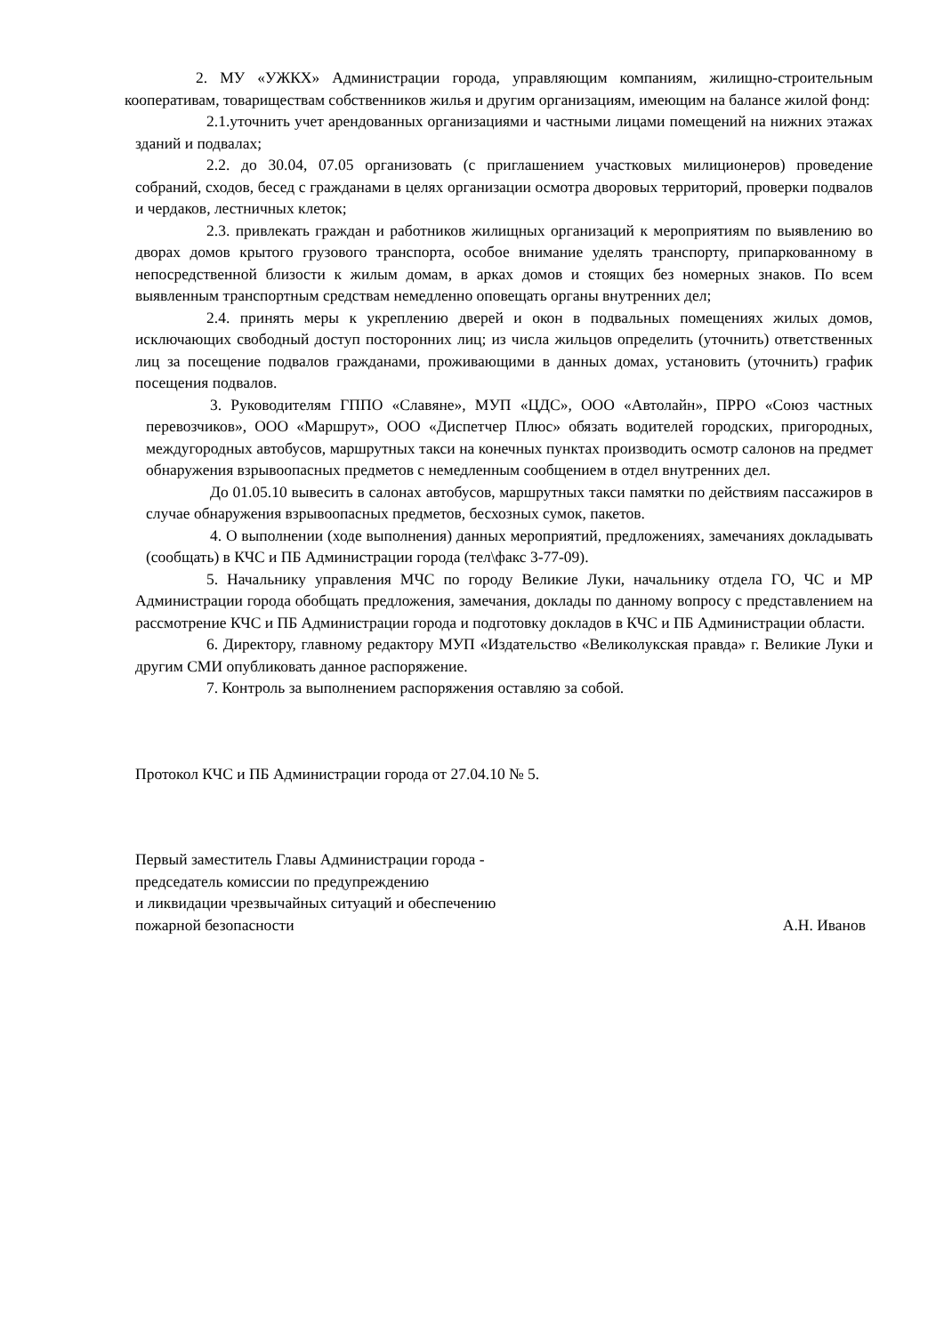2. МУ «УЖКХ» Администрации города, управляющим компаниям, жилищно-строительным кооперативам, товариществам собственников жилья и другим организациям, имеющим на балансе жилой фонд:
2.1.уточнить учет арендованных организациями и частными лицами помещений на нижних этажах зданий и подвалах;
2.2. до 30.04, 07.05 организовать (с приглашением участковых милиционеров) проведение собраний, сходов, бесед с гражданами в целях организации осмотра дворовых территорий, проверки подвалов и чердаков, лестничных клеток;
2.3. привлекать граждан и работников жилищных организаций к мероприятиям по выявлению во дворах домов крытого грузового транспорта, особое внимание уделять транспорту, припаркованному в непосредственной близости к жилым домам, в арках домов и стоящих без номерных знаков. По всем выявленным транспортным средствам немедленно оповещать органы внутренних дел;
2.4. принять меры к укреплению дверей и окон в подвальных помещениях жилых домов, исключающих свободный доступ посторонних лиц; из числа жильцов определить (уточнить) ответственных лиц за посещение подвалов гражданами, проживающими в данных домах, установить (уточнить) график посещения подвалов.
3. Руководителям ГППО «Славяне», МУП «ЦДС», ООО «Автолайн», ПРРО «Союз частных перевозчиков», ООО «Маршрут», ООО «Диспетчер Плюс» обязать водителей городских, пригородных, междугородных автобусов, маршрутных такси на конечных пунктах производить осмотр салонов на предмет обнаружения взрывоопасных предметов с немедленным сообщением в отдел внутренних дел.
До 01.05.10 вывесить в салонах автобусов, маршрутных такси памятки по действиям пассажиров в случае обнаружения взрывоопасных предметов, бесхозных сумок, пакетов.
4. О выполнении (ходе выполнения) данных мероприятий, предложениях, замечаниях докладывать (сообщать) в КЧС и ПБ Администрации города (тел\факс 3-77-09).
5. Начальнику управления МЧС по городу Великие Луки, начальнику отдела ГО, ЧС и МР Администрации города обобщать предложения, замечания, доклады по данному вопросу с представлением на рассмотрение КЧС и ПБ Администрации города и подготовку докладов в КЧС и ПБ Администрации области.
6. Директору, главному редактору МУП «Издательство «Великолукская правда» г. Великие Луки и другим СМИ опубликовать данное распоряжение.
7. Контроль за выполнением распоряжения оставляю за собой.
Протокол КЧС и ПБ Администрации города от 27.04.10 № 5.
Первый заместитель Главы Администрации города -
председатель комиссии по предупреждению
и ликвидации чрезвычайных ситуаций и обеспечению
пожарной безопасности А.Н. Иванов